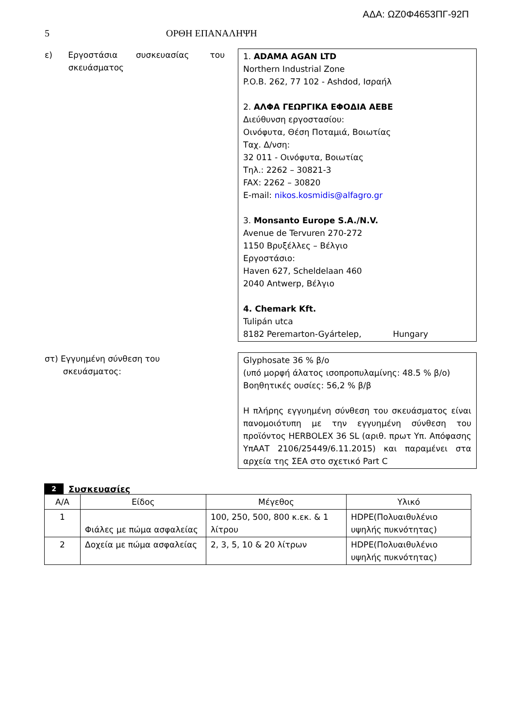ΑΔΑ: ΩΖ0Φ4653ΠΓ-92Π
5 ΟΡΘΗ ΕΠΑΝΑΛΗΨΗ
ε) Εργοστάσια συσκευασίας του
σκευάσματος
1. ADAMA AGAN LTD
Northern Industrial Zone
P.O.B. 262, 77 102 - Ashdod, Ισραήλ
2. ΑΛΦΑ ΓΕΩΡΓΙΚΑ ΕΦΟΔΙΑ ΑΕΒΕ
Διεύθυνση εργοστασίου:
Οινόφυτα, Θέση Ποταμιά, Βοιωτίας
Ταχ. Δ/νση:
32 011 - Οινόφυτα, Βοιωτίας
Τηλ.: 2262 – 30821-3
FAX: 2262 – 30820
E-mail: nikos.kosmidis@alfagro.gr
3. Monsanto Europe S.A./N.V.
Avenue de Tervuren 270-272
1150 Βρυξέλλες – Βέλγιο
Εργοστάσιο:
Haven 627, Scheldelaan 460
2040 Antwerp, Βέλγιο
4. Chemark Kft.
Tulipán utca
8182 Peremarton-Gyártelep, Hungary
στ) Εγγυημένη σύνθεση του
σκευάσματος:
Glyphosate 36 % β/ο
(υπό μορφή άλατος ισοπροπυλαμίνης: 48.5 % β/ο)
Βοηθητικές ουσίες: 56,2 % β/β
Η πλήρης εγγυημένη σύνθεση του σκευάσματος είναι πανομοιότυπη με την εγγυημένη σύνθεση του προϊόντος HERBOLEX 36 SL (αριθ. πρωτ Υπ. Απόφασης ΥπΑΑΤ 2106/25449/6.11.2015) και παραμένει στα αρχεία της ΣΕΑ στο σχετικό Part C
2 Συσκευασίες
| Α/Α | Είδος | Μέγεθος | Υλικό |
| --- | --- | --- | --- |
| 1 | Φιάλες με πώμα ασφαλείας | 100, 250, 500, 800 κ.εκ. & 1 λίτρου | HDPE(Πολυαιθυλένιο υψηλής πυκνότητας) |
| 2 | Δοχεία με πώμα ασφαλείας | 2, 3, 5, 10 & 20 λίτρων | HDPE(Πολυαιθυλένιο υψηλής πυκνότητας) |